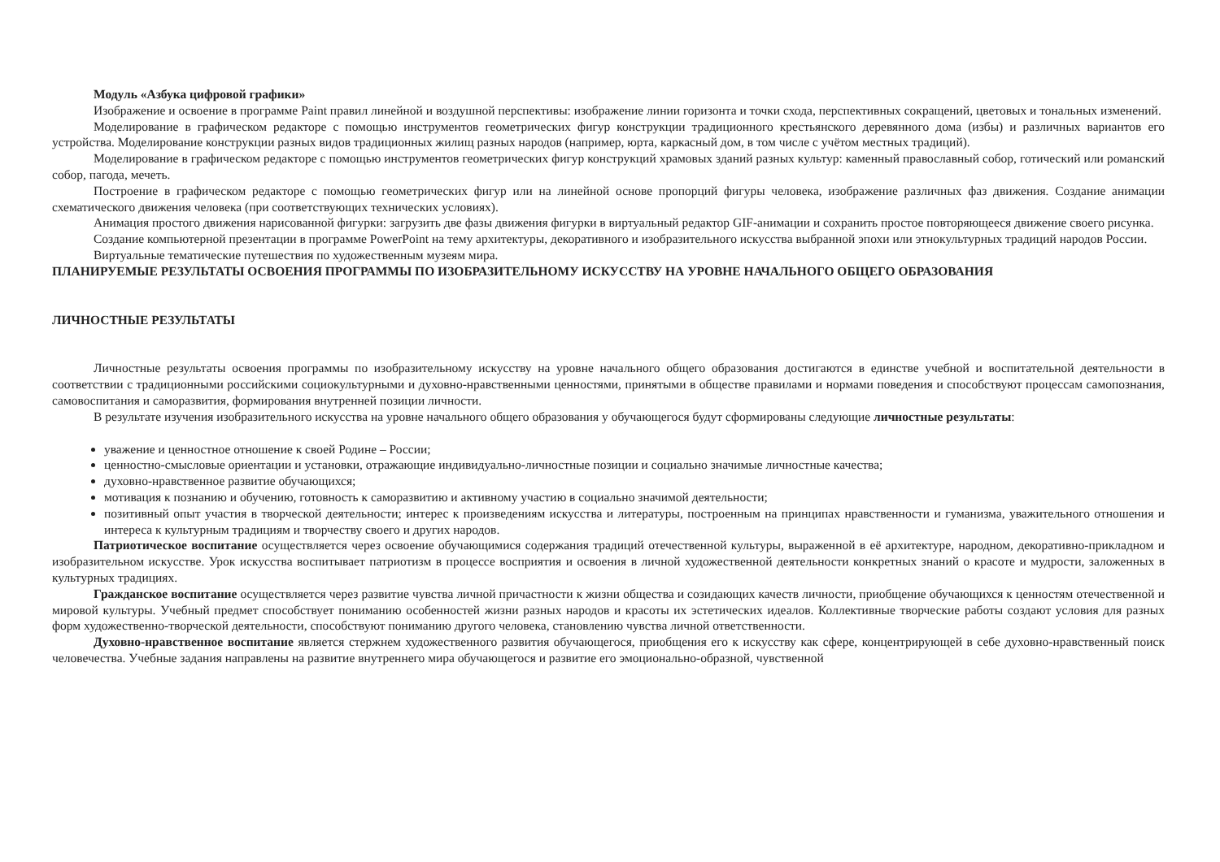Модуль «Азбука цифровой графики»
Изображение и освоение в программе Paint правил линейной и воздушной перспективы: изображение линии горизонта и точки схода, перспективных сокращений, цветовых и тональных изменений.
Моделирование в графическом редакторе с помощью инструментов геометрических фигур конструкции традиционного крестьянского деревянного дома (избы) и различных вариантов его устройства. Моделирование конструкции разных видов традиционных жилищ разных народов (например, юрта, каркасный дом, в том числе с учётом местных традиций).
Моделирование в графическом редакторе с помощью инструментов геометрических фигур конструкций храмовых зданий разных культур: каменный православный собор, готический или романский собор, пагода, мечеть.
Построение в графическом редакторе с помощью геометрических фигур или на линейной основе пропорций фигуры человека, изображение различных фаз движения. Создание анимации схематического движения человека (при соответствующих технических условиях).
Анимация простого движения нарисованной фигурки: загрузить две фазы движения фигурки в виртуальный редактор GIF-анимации и сохранить простое повторяющееся движение своего рисунка.
Создание компьютерной презентации в программе PowerPoint на тему архитектуры, декоративного и изобразительного искусства выбранной эпохи или этнокультурных традиций народов России.
Виртуальные тематические путешествия по художественным музеям мира.
ПЛАНИРУЕМЫЕ РЕЗУЛЬТАТЫ ОСВОЕНИЯ ПРОГРАММЫ ПО ИЗОБРАЗИТЕЛЬНОМУ ИСКУССТВУ НА УРОВНЕ НАЧАЛЬНОГО ОБЩЕГО ОБРАЗОВАНИЯ
ЛИЧНОСТНЫЕ РЕЗУЛЬТАТЫ
Личностные результаты освоения программы по изобразительному искусству на уровне начального общего образования достигаются в единстве учебной и воспитательной деятельности в соответствии с традиционными российскими социокультурными и духовно-нравственными ценностями, принятыми в обществе правилами и нормами поведения и способствуют процессам самопознания, самовоспитания и саморазвития, формирования внутренней позиции личности.
В результате изучения изобразительного искусства на уровне начального общего образования у обучающегося будут сформированы следующие личностные результаты:
уважение и ценностное отношение к своей Родине – России;
ценностно-смысловые ориентации и установки, отражающие индивидуально-личностные позиции и социально значимые личностные качества;
духовно-нравственное развитие обучающихся;
мотивация к познанию и обучению, готовность к саморазвитию и активному участию в социально значимой деятельности;
позитивный опыт участия в творческой деятельности; интерес к произведениям искусства и литературы, построенным на принципах нравственности и гуманизма, уважительного отношения и интереса к культурным традициям и творчеству своего и других народов.
Патриотическое воспитание осуществляется через освоение обучающимися содержания традиций отечественной культуры, выраженной в её архитектуре, народном, декоративно-прикладном и изобразительном искусстве. Урок искусства воспитывает патриотизм в процессе восприятия и освоения в личной художественной деятельности конкретных знаний о красоте и мудрости, заложенных в культурных традициях.
Гражданское воспитание осуществляется через развитие чувства личной причастности к жизни общества и созидающих качеств личности, приобщение обучающихся к ценностям отечественной и мировой культуры. Учебный предмет способствует пониманию особенностей жизни разных народов и красоты их эстетических идеалов. Коллективные творческие работы создают условия для разных форм художественно-творческой деятельности, способствуют пониманию другого человека, становлению чувства личной ответственности.
Духовно-нравственное воспитание является стержнем художественного развития обучающегося, приобщения его к искусству как сфере, концентрирующей в себе духовно-нравственный поиск человечества. Учебные задания направлены на развитие внутреннего мира обучающегося и развитие его эмоционально-образной, чувственной